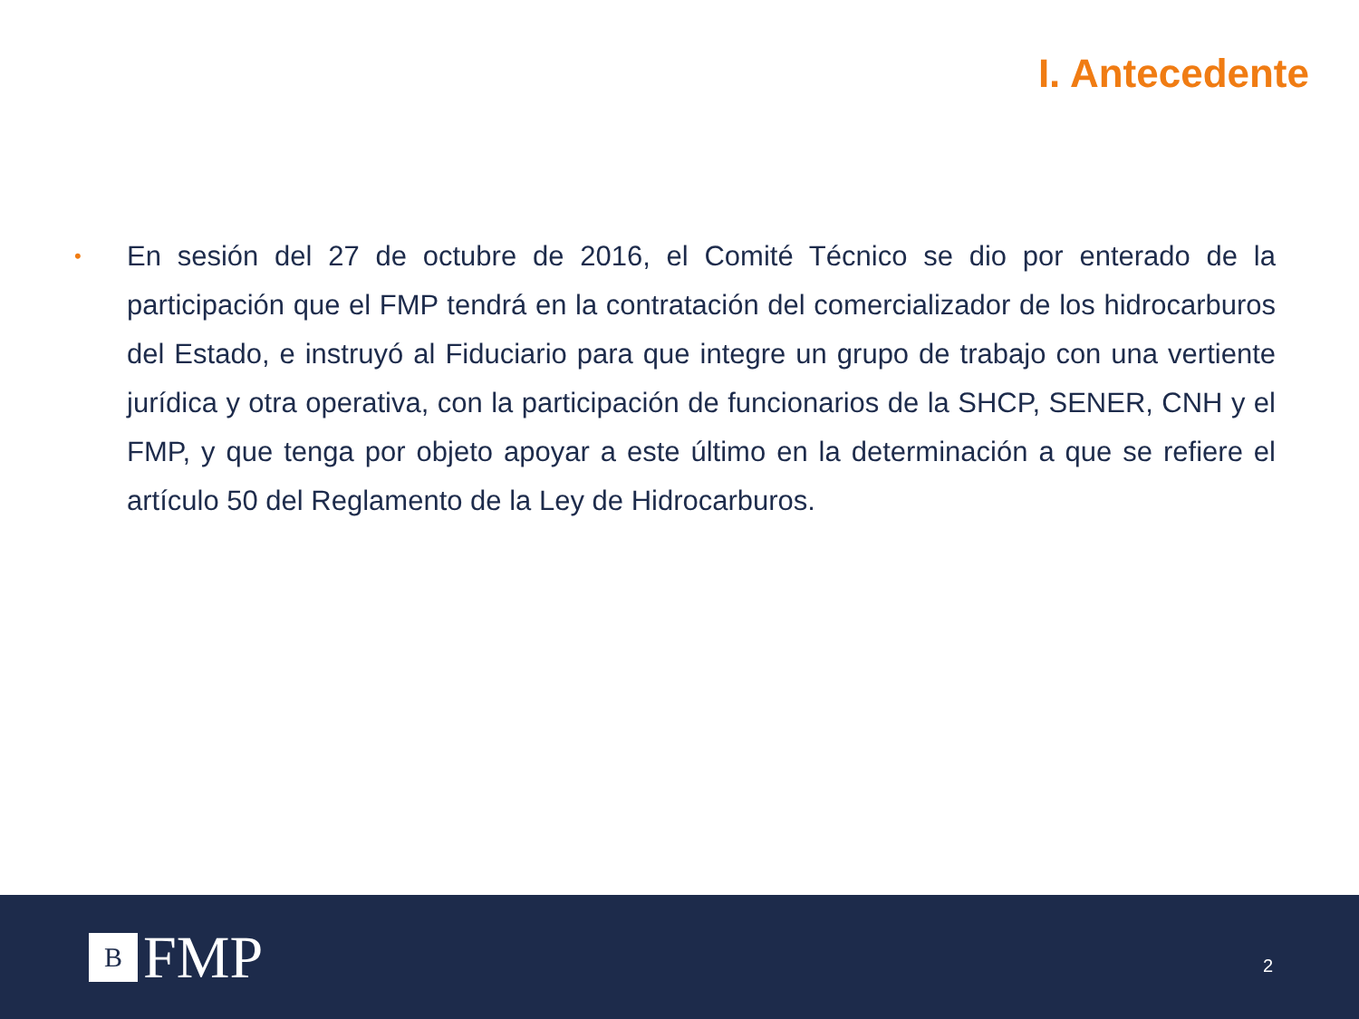I. Antecedente
•
En sesión del 27 de octubre de 2016, el Comité Técnico se dio por enterado de la participación que el FMP tendrá en la contratación del comercializador de los hidrocarburos del Estado, e instruyó al Fiduciario para que integre un grupo de trabajo con una vertiente jurídica y otra operativa, con la participación de funcionarios de la SHCP, SENER, CNH y el FMP, y que tenga por objeto apoyar a este último en la determinación a que se refiere el artículo 50 del Reglamento de la Ley de Hidrocarburos.
B
FMP
2